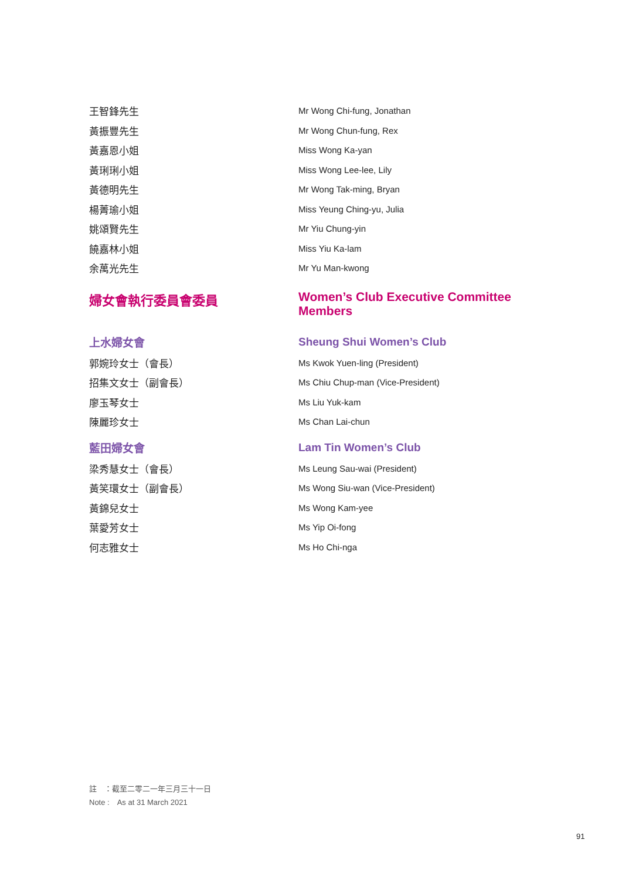王智鋒先生 Mr Wong Chi-fung, Jonathan
黃振豐先生 Mr Wong Chun-fung, Rex
黃嘉恩小姐 Miss Wong Ka-yan
黃琍琍小姐 Miss Wong Lee-lee, Lily
黃德明先生 Mr Wong Tak-ming, Bryan
楊菁瑜小姐 Miss Yeung Ching-yu, Julia
姚頌賢先生 Mr Yiu Chung-yin
饒嘉林小姐 Miss Yiu Ka-lam
余萬光先生 Mr Yu Man-kwong
婦女會執行委員會委員 Women’s Club Executive Committee
Members
上水婦女會 Sheung Shui Women’s Club
郭婉玲女士（會長） Ms Kwok Yuen-ling (President)
招集文女士（副會長）
Ms Chiu Chup-man (Vice-President)
廖玉琴女士 Ms Liu Yuk-kam
陳麗珍女士 Ms Chan Lai-chun
藍田婦女會 Lam Tin Women’s Club
梁秀慧女士（會長） Ms Leung Sau-wai (President)
黃笑環女士（副會長）
Ms Wong Siu-wan (Vice-President)
黃錦兒女士 Ms Wong Kam-yee
葉愛芳女士 Ms Yip Oi-fong
何志雅女士 Ms Ho Chi-nga
註　：截至二零二一年三月三十一日
Note :　As at 31 March 2021
91